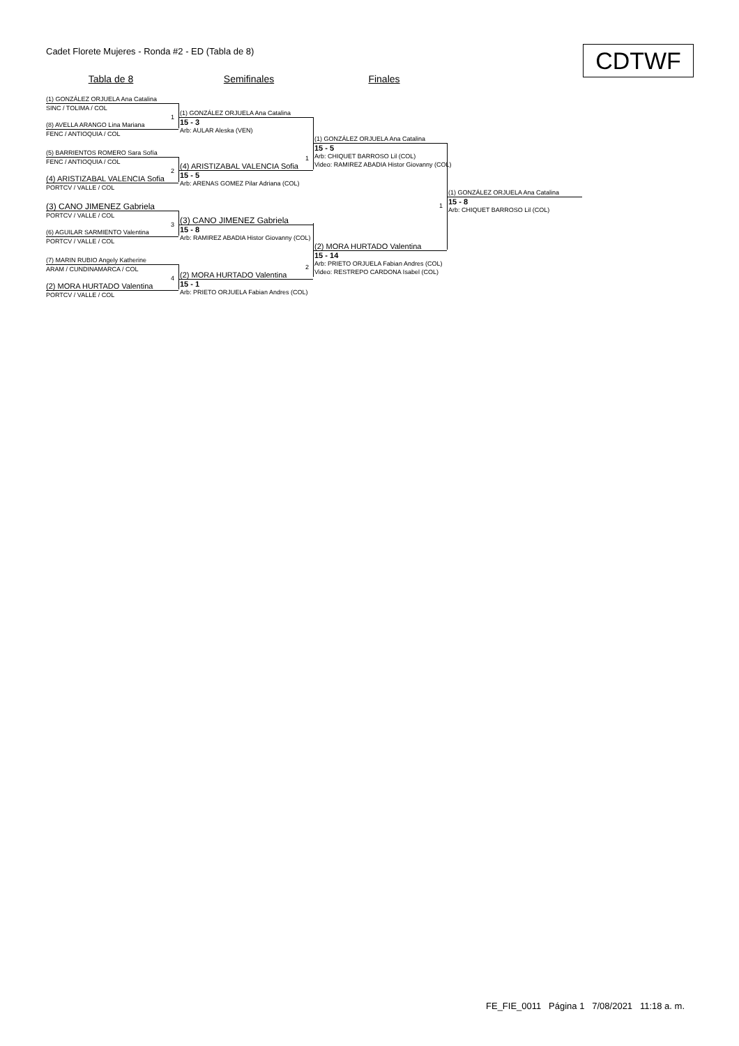Cadet Florete Mujeres - Ronda #2 - ED (Tabla de 8)
CDTWF
Tabla de 8 Semifinales Finales
(1) GONZÁLEZ ORJUELA Ana Catalina
SINC / TOLIMA / COL
1
(8) AVELLA ARANGO Lina Mariana
FENC / ANTIOQUIA / COL
(5) BARRIENTOS ROMERO Sara Sofía
FENC / ANTIOQUIA / COL
2
(4) ARISTIZABAL VALENCIA Sofia
PORTCV / VALLE / COL
(3) CANO JIMENEZ Gabriela
PORTCV / VALLE / COL
3
(6) AGUILAR SARMIENTO Valentina
PORTCV / VALLE / COL
(7) MARIN RUBIO Angely Katherine
ARAM / CUNDINAMARCA / COL
4
(2) MORA HURTADO Valentina
PORTCV / VALLE / COL
(1) GONZÁLEZ ORJUELA Ana Catalina
15 - 3
Arb: AULAR Aleska (VEN)
1
(4) ARISTIZABAL VALENCIA Sofia
15 - 5
Arb: ARENAS GOMEZ Pilar Adriana (COL)
(3) CANO JIMENEZ Gabriela
15 - 8
Arb: RAMIREZ ABADIA Histor Giovanny (COL)
2
(2) MORA HURTADO Valentina
15 - 1
Arb: PRIETO ORJUELA Fabian Andres (COL)
(1) GONZÁLEZ ORJUELA Ana Catalina
15 - 5
Arb: CHIQUET BARROSO Lil (COL)
Video: RAMIREZ ABADIA Histor Giovanny (COL)
1
(2) MORA HURTADO Valentina
15 - 14
Arb: PRIETO ORJUELA Fabian Andres (COL)
Video: RESTREPO CARDONA Isabel (COL)
(1) GONZÁLEZ ORJUELA Ana Catalina
15 - 8
Arb: CHIQUET BARROSO Lil (COL)
FE_FIE_0011 Página 1 7/08/2021 11:18 a. m.